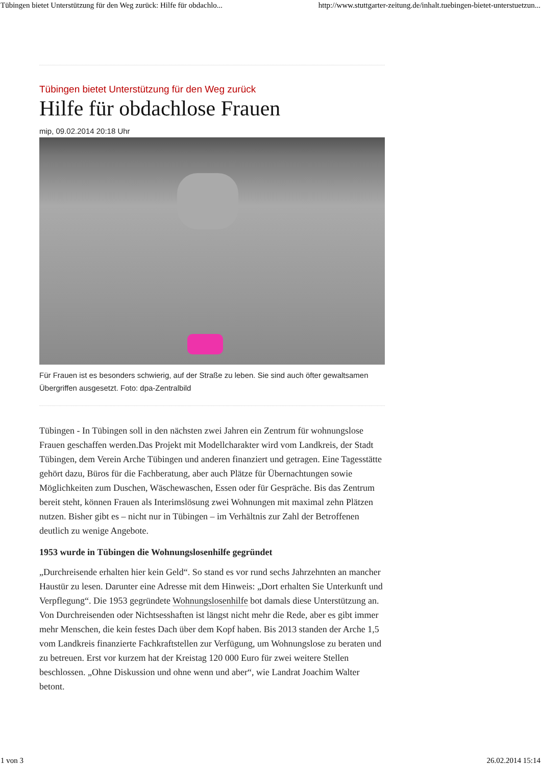Tübingen bietet Unterstützung für den Weg zurück: Hilfe für obdachlo... http://www.stuttgarter-zeitung.de/inhalt.tuebingen-bietet-unterstuetzun...
Tübingen bietet Unterstützung für den Weg zurück
Hilfe für obdachlose Frauen
mip, 09.02.2014 20:18 Uhr
Für Frauen ist es besonders schwierig, auf der Straße zu leben. Sie sind auch öfter gewaltsamen Übergriffen ausgesetzt. Foto: dpa-Zentralbild
Tübingen - In Tübingen soll in den nächsten zwei Jahren ein Zentrum für wohnungslose Frauen geschaffen werden.Das Projekt mit Modellcharakter wird vom Landkreis, der Stadt Tübingen, dem Verein Arche Tübingen und anderen finanziert und getragen. Eine Tagesstätte gehört dazu, Büros für die Fachberatung, aber auch Plätze für Übernachtungen sowie Möglichkeiten zum Duschen, Wäschewaschen, Essen oder für Gespräche. Bis das Zentrum bereit steht, können Frauen als Interimslösung zwei Wohnungen mit maximal zehn Plätzen nutzen. Bisher gibt es – nicht nur in Tübingen – im Verhältnis zur Zahl der Betroffenen deutlich zu wenige Angebote.
1953 wurde in Tübingen die Wohnungslosenhilfe gegründet
„Durchreisende erhalten hier kein Geld“. So stand es vor rund sechs Jahrzehnten an mancher Haustür zu lesen. Darunter eine Adresse mit dem Hinweis: „Dort erhalten Sie Unterkunft und Verpflegung“. Die 1953 gegründete Wohnungslosenhilfe bot damals diese Unterstützung an. Von Durchreisenden oder Nichtsesshaften ist längst nicht mehr die Rede, aber es gibt immer mehr Menschen, die kein festes Dach über dem Kopf haben. Bis 2013 standen der Arche 1,5 vom Landkreis finanzierte Fachkraftstellen zur Verfügung, um Wohnungslose zu beraten und zu betreuen. Erst vor kurzem hat der Kreistag 120 000 Euro für zwei weitere Stellen beschlossen. „Ohne Diskussion und ohne wenn und aber“, wie Landrat Joachim Walter betont.
1 von 3 26.02.2014 15:14